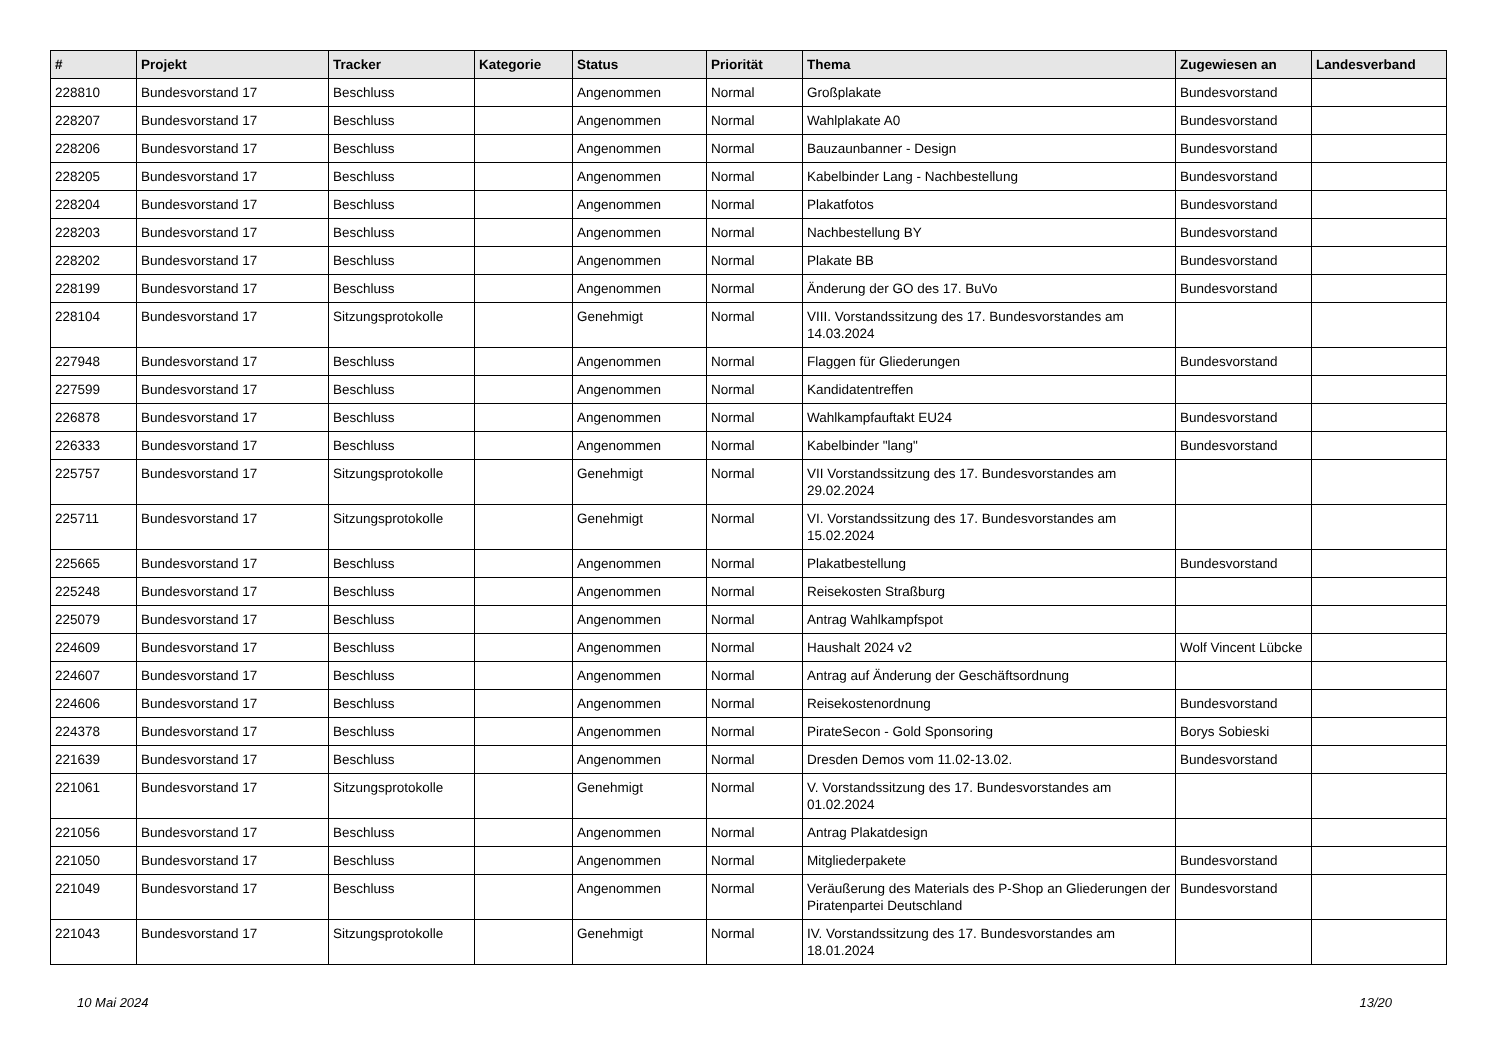| # | Projekt | Tracker | Kategorie | Status | Priorität | Thema | Zugewiesen an | Landesverband |
| --- | --- | --- | --- | --- | --- | --- | --- | --- |
| 228810 | Bundesvorstand 17 | Beschluss | | Angenommen | Normal | Großplakate | Bundesvorstand | |
| 228207 | Bundesvorstand 17 | Beschluss | | Angenommen | Normal | Wahlplakate A0 | Bundesvorstand | |
| 228206 | Bundesvorstand 17 | Beschluss | | Angenommen | Normal | Bauzaunbanner - Design | Bundesvorstand | |
| 228205 | Bundesvorstand 17 | Beschluss | | Angenommen | Normal | Kabelbinder Lang - Nachbestellung | Bundesvorstand | |
| 228204 | Bundesvorstand 17 | Beschluss | | Angenommen | Normal | Plakatfotos | Bundesvorstand | |
| 228203 | Bundesvorstand 17 | Beschluss | | Angenommen | Normal | Nachbestellung BY | Bundesvorstand | |
| 228202 | Bundesvorstand 17 | Beschluss | | Angenommen | Normal | Plakate BB | Bundesvorstand | |
| 228199 | Bundesvorstand 17 | Beschluss | | Angenommen | Normal | Änderung der GO des 17. BuVo | Bundesvorstand | |
| 228104 | Bundesvorstand 17 | Sitzungsprotokolle | | Genehmigt | Normal | VIII. Vorstandssitzung des 17. Bundesvorstandes am 14.03.2024 | | |
| 227948 | Bundesvorstand 17 | Beschluss | | Angenommen | Normal | Flaggen für Gliederungen | Bundesvorstand | |
| 227599 | Bundesvorstand 17 | Beschluss | | Angenommen | Normal | Kandidatentreffen | | |
| 226878 | Bundesvorstand 17 | Beschluss | | Angenommen | Normal | Wahlkampfauftakt EU24 | Bundesvorstand | |
| 226333 | Bundesvorstand 17 | Beschluss | | Angenommen | Normal | Kabelbinder "lang" | Bundesvorstand | |
| 225757 | Bundesvorstand 17 | Sitzungsprotokolle | | Genehmigt | Normal | VII Vorstandssitzung des 17. Bundesvorstandes am 29.02.2024 | | |
| 225711 | Bundesvorstand 17 | Sitzungsprotokolle | | Genehmigt | Normal | VI. Vorstandssitzung des 17. Bundesvorstandes am 15.02.2024 | | |
| 225665 | Bundesvorstand 17 | Beschluss | | Angenommen | Normal | Plakatbestellung | Bundesvorstand | |
| 225248 | Bundesvorstand 17 | Beschluss | | Angenommen | Normal | Reisekosten Straßburg | | |
| 225079 | Bundesvorstand 17 | Beschluss | | Angenommen | Normal | Antrag Wahlkampfspot | | |
| 224609 | Bundesvorstand 17 | Beschluss | | Angenommen | Normal | Haushalt 2024 v2 | Wolf Vincent Lübcke | |
| 224607 | Bundesvorstand 17 | Beschluss | | Angenommen | Normal | Antrag auf Änderung der Geschäftsordnung | | |
| 224606 | Bundesvorstand 17 | Beschluss | | Angenommen | Normal | Reisekostenordnung | Bundesvorstand | |
| 224378 | Bundesvorstand 17 | Beschluss | | Angenommen | Normal | PirateSecon - Gold Sponsoring | Borys Sobieski | |
| 221639 | Bundesvorstand 17 | Beschluss | | Angenommen | Normal | Dresden Demos vom 11.02-13.02. | Bundesvorstand | |
| 221061 | Bundesvorstand 17 | Sitzungsprotokolle | | Genehmigt | Normal | V. Vorstandssitzung des 17. Bundesvorstandes am 01.02.2024 | | |
| 221056 | Bundesvorstand 17 | Beschluss | | Angenommen | Normal | Antrag Plakatdesign | | |
| 221050 | Bundesvorstand 17 | Beschluss | | Angenommen | Normal | Mitgliederpakete | Bundesvorstand | |
| 221049 | Bundesvorstand 17 | Beschluss | | Angenommen | Normal | Veräußerung des Materials des P-Shop an Gliederungen der Piratenpartei Deutschland | Bundesvorstand | |
| 221043 | Bundesvorstand 17 | Sitzungsprotokolle | | Genehmigt | Normal | IV. Vorstandssitzung des 17. Bundesvorstandes am 18.01.2024 | | |
10 Mai 2024 13/20